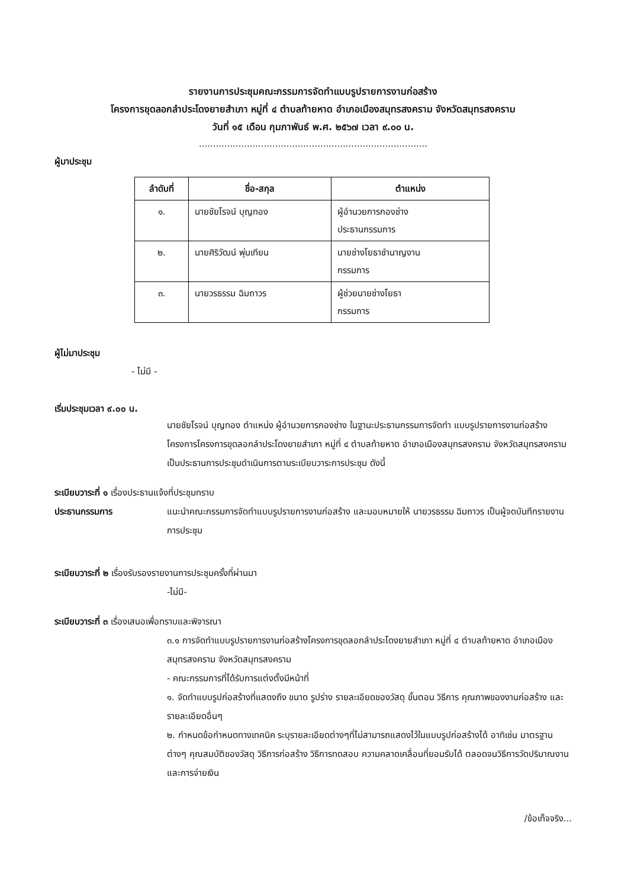รายงานการประชุมคณะกรรมการจัดทำแบบรูปรายการงานก่อสร้าง
โครงการขุดลอกลำประโดงยายสำเภา หมู่ที่ ๔ ตำบลท้ายหาด อำเภอเมืองสมุทรสงคราม จังหวัดสมุทรสงคราม
วันที่ ๑๕ เดือน กุมภาพันธ์ พ.ศ. ๒๕๖๗ เวลา ๙.๐๐ น.
.................................................................................
ผู้มาประชุม
| ลำดับที่ | ชื่อ-สกุล | ตำแหน่ง |
| --- | --- | --- |
| ๑. | นายชัยโรจน์ บุญทอง | ผู้อำนวยการกองช่าง ประธานกรรมการ |
| ๒. | นายศิริวัฒน์ พุ่มเทียน | นายช่างโยธาชำนาญงาน กรรมการ |
| ๓. | นายวรธรรม ฉิมถาวร | ผู้ช่วยนายช่างโยธา กรรมการ |
ผู้ไม่มาประชุม
- ไม่มี -
เริ่มประชุมเวลา ๙.๐๐ น.
นายชัยโรจน์ บุญทอง ตำแหน่ง ผู้อำนวยการกองช่าง ในฐานะประธานกรรมการจัดทำ แบบรูปรายการงานก่อสร้างโครงการโครงการขุดลอกลำประโดงยายสำเภา หมู่ที่ ๔ ตำบลท้ายหาด อำเภอเมืองสมุทรสงคราม จังหวัดสมุทรสงคราม เป็นประธานการประชุมดำเนินการตามระเบียบวาระการประชุม ดังนี้
ระเบียบวาระที่ ๑ เรื่องประธานแจ้งที่ประชุมทราบ
ประธานกรรมการ แนะนำคณะกรรมการจัดทำแบบรูปรายการงานก่อสร้าง และมอบหมายให้ นายวรธรรม ฉิมถาวร เป็นผู้จดบันทึกรายงานการประชุม
ระเบียบวาระที่ ๒ เรื่องรับรองรายงานการประชุมครั้งที่ผ่านมา
-ไม่มี-
ระเบียบวาระที่ ๓ เรื่องเสนอเพื่อทราบและพิจารณา
๓.๑ การจัดทำแบบรูปรายการงานก่อสร้างโครงการขุดลอกลำประโดงยายสำเภา หมู่ที่ ๔ ตำบลท้ายหาด อำเภอเมืองสมุทรสงคราม จังหวัดสมุทรสงคราม
- คณะกรรมการที่ได้รับการแต่งตั้งมีหน้าที่
๑. จัดทำแบบรูปก่อสร้างที่แสดงถึง ขนาด รูปร่าง รายละเอียดของวัสดุ ขั้นตอน วิธีการ คุณภาพของงานก่อสร้าง และรายละเอียดอื่นๆ
๒. กำหนดข้อกำหนดทางเทคนิค ระบุรายละเอียดต่างๆที่ไม่สามารถแสดงไว้ในแบบรูปก่อสร้างได้ อาทิเช่น มาตรฐานต่างๆ คุณสมบัติของวัสดุ วิธีการก่อสร้าง วิธีการทดสอบ ความคลาดเคลื่อนที่ยอมรับได้ ตลอดจนวิธีการวัดปริมาณงาน และการจ่ายเงิน
/ข้อเท็จจริง...